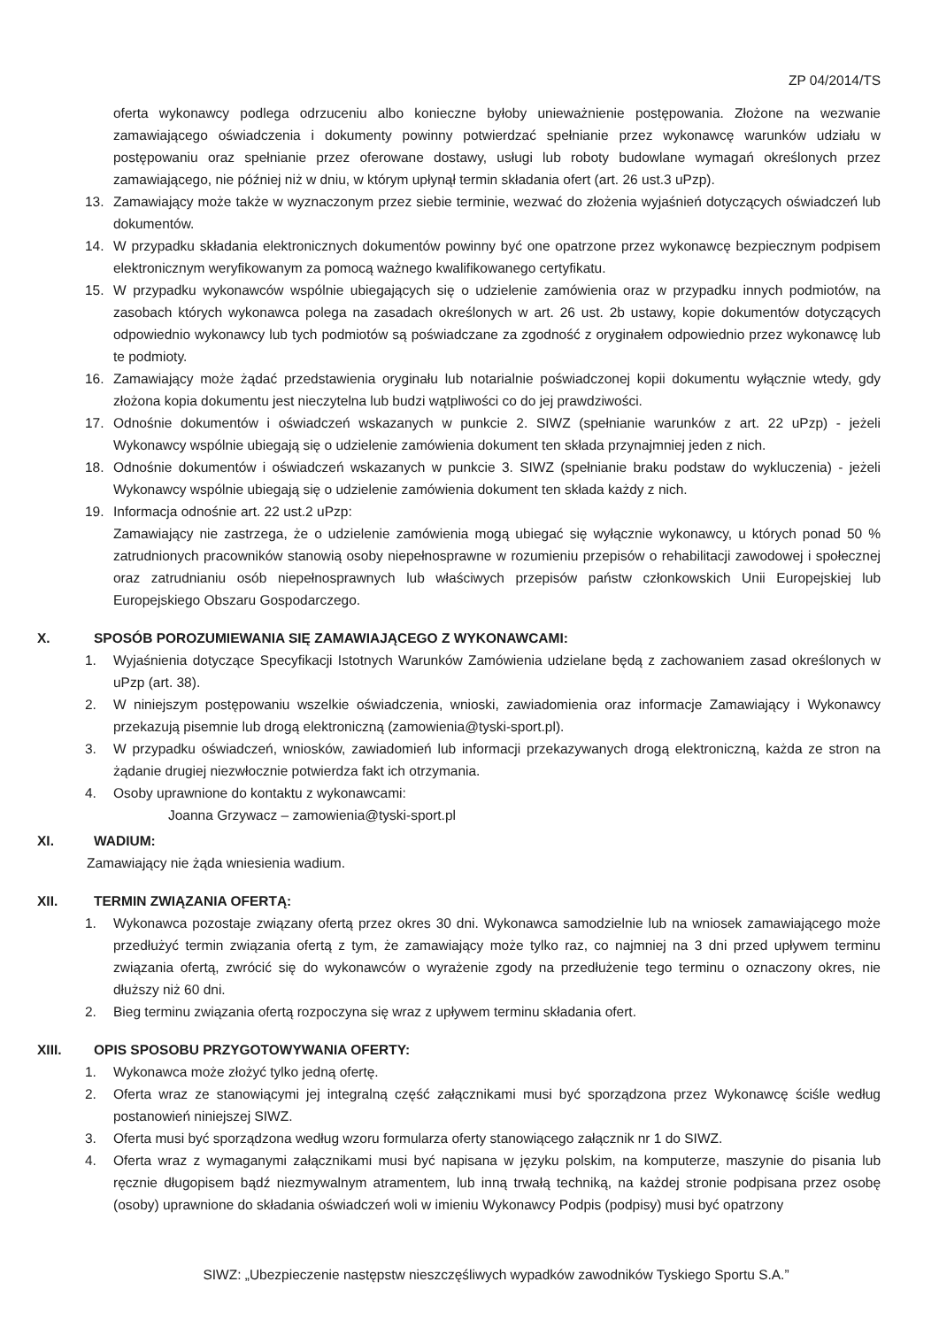ZP 04/2014/TS
oferta wykonawcy podlega odrzuceniu albo konieczne byłoby unieważnienie postępowania. Złożone na wezwanie zamawiającego oświadczenia i dokumenty powinny potwierdzać spełnianie przez wykonawcę warunków udziału w postępowaniu oraz spełnianie przez oferowane dostawy, usługi lub roboty budowlane wymagań określonych przez zamawiającego, nie później niż w dniu, w którym upłynął termin składania ofert (art. 26 ust.3 uPzp).
13. Zamawiający może także w wyznaczonym przez siebie terminie, wezwać do złożenia wyjaśnień dotyczących oświadczeń lub dokumentów.
14. W przypadku składania elektronicznych dokumentów powinny być one opatrzone przez wykonawcę bezpiecznym podpisem elektronicznym weryfikowanym za pomocą ważnego kwalifikowanego certyfikatu.
15. W przypadku wykonawców wspólnie ubiegających się o udzielenie zamówienia oraz w przypadku innych podmiotów, na zasobach których wykonawca polega na zasadach określonych w art. 26 ust. 2b ustawy, kopie dokumentów dotyczących odpowiednio wykonawcy lub tych podmiotów są poświadczane za zgodność z oryginałem odpowiednio przez wykonawcę lub te podmioty.
16. Zamawiający może żądać przedstawienia oryginału lub notarialnie poświadczonej kopii dokumentu wyłącznie wtedy, gdy złożona kopia dokumentu jest nieczytelna lub budzi wątpliwości co do jej prawdziwości.
17. Odnośnie dokumentów i oświadczeń wskazanych w punkcie 2. SIWZ (spełnianie warunków z art. 22 uPzp) - jeżeli Wykonawcy wspólnie ubiegają się o udzielenie zamówienia dokument ten składa przynajmniej jeden z nich.
18. Odnośnie dokumentów i oświadczeń wskazanych w punkcie 3. SIWZ (spełnianie braku podstaw do wykluczenia) - jeżeli Wykonawcy wspólnie ubiegają się o udzielenie zamówienia dokument ten składa każdy z nich.
19. Informacja odnośnie art. 22 ust.2 uPzp:
Zamawiający nie zastrzega, że o udzielenie zamówienia mogą ubiegać się wyłącznie wykonawcy, u których ponad 50 % zatrudnionych pracowników stanowią osoby niepełnosprawne w rozumieniu przepisów o rehabilitacji zawodowej i społecznej oraz zatrudnianiu osób niepełnosprawnych lub właściwych przepisów państw członkowskich Unii Europejskiej lub Europejskiego Obszaru Gospodarczego.
X. SPOSÓB POROZUMIEWANIA SIĘ ZAMAWIAJĄCEGO Z WYKONAWCAMI:
1. Wyjaśnienia dotyczące Specyfikacji Istotnych Warunków Zamówienia udzielane będą z zachowaniem zasad określonych w uPzp (art. 38).
2. W niniejszym postępowaniu wszelkie oświadczenia, wnioski, zawiadomienia oraz informacje Zamawiający i Wykonawcy przekazują pisemnie lub drogą elektroniczną (zamowienia@tyski-sport.pl).
3. W przypadku oświadczeń, wniosków, zawiadomień lub informacji przekazywanych drogą elektroniczną, każda ze stron na żądanie drugiej niezwłocznie potwierdza fakt ich otrzymania.
4. Osoby uprawnione do kontaktu z wykonawcami:
Joanna Grzywacz – zamowienia@tyski-sport.pl
XI. WADIUM:
Zamawiający nie żąda wniesienia wadium.
XII. TERMIN ZWIĄZANIA OFERTĄ:
1. Wykonawca pozostaje związany ofertą przez okres 30 dni. Wykonawca samodzielnie lub na wniosek zamawiającego może przedłużyć termin związania ofertą z tym, że zamawiający może tylko raz, co najmniej na 3 dni przed upływem terminu związania ofertą, zwrócić się do wykonawców o wyrażenie zgody na przedłużenie tego terminu o oznaczony okres, nie dłuższy niż 60 dni.
2. Bieg terminu związania ofertą rozpoczyna się wraz z upływem terminu składania ofert.
XIII. OPIS SPOSOBU PRZYGOTOWYWANIA OFERTY:
1. Wykonawca może złożyć tylko jedną ofertę.
2. Oferta wraz ze stanowiącymi jej integralną część załącznikami musi być sporządzona przez Wykonawcę ściśle według postanowień niniejszej SIWZ.
3. Oferta musi być sporządzona według wzoru formularza oferty stanowiącego załącznik nr 1 do SIWZ.
4. Oferta wraz z wymaganymi załącznikami musi być napisana w języku polskim, na komputerze, maszynie do pisania lub ręcznie długopisem bądź niezmywalnym atramentem, lub inną trwałą techniką, na każdej stronie podpisana przez osobę (osoby) uprawnione do składania oświadczeń woli w imieniu Wykonawcy Podpis (podpisy) musi być opatrzony
SIWZ: „Ubezpieczenie następstw nieszczęśliwych wypadków zawodników Tyskiego Sportu S.A.”